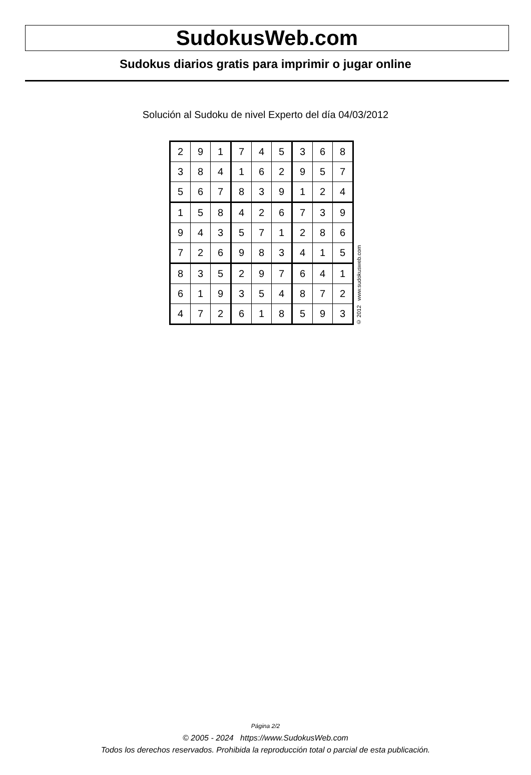SudokusWeb.com
Sudokus diarios gratis para imprimir o jugar online
Solución al Sudoku de nivel Experto del día 04/03/2012
| 2 | 9 | 1 | 7 | 4 | 5 | 3 | 6 | 8 |
| 3 | 8 | 4 | 1 | 6 | 2 | 9 | 5 | 7 |
| 5 | 6 | 7 | 8 | 3 | 9 | 1 | 2 | 4 |
| 1 | 5 | 8 | 4 | 2 | 6 | 7 | 3 | 9 |
| 9 | 4 | 3 | 5 | 7 | 1 | 2 | 8 | 6 |
| 7 | 2 | 6 | 9 | 8 | 3 | 4 | 1 | 5 |
| 8 | 3 | 5 | 2 | 9 | 7 | 6 | 4 | 1 |
| 6 | 1 | 9 | 3 | 5 | 4 | 8 | 7 | 2 |
| 4 | 7 | 2 | 6 | 1 | 8 | 5 | 9 | 3 |
© 2012 www.sudokusweb.com
Página 2/2
© 2005 - 2024 https://www.SudokusWeb.com
Todos los derechos reservados. Prohibida la reproducción total o parcial de esta publicación.